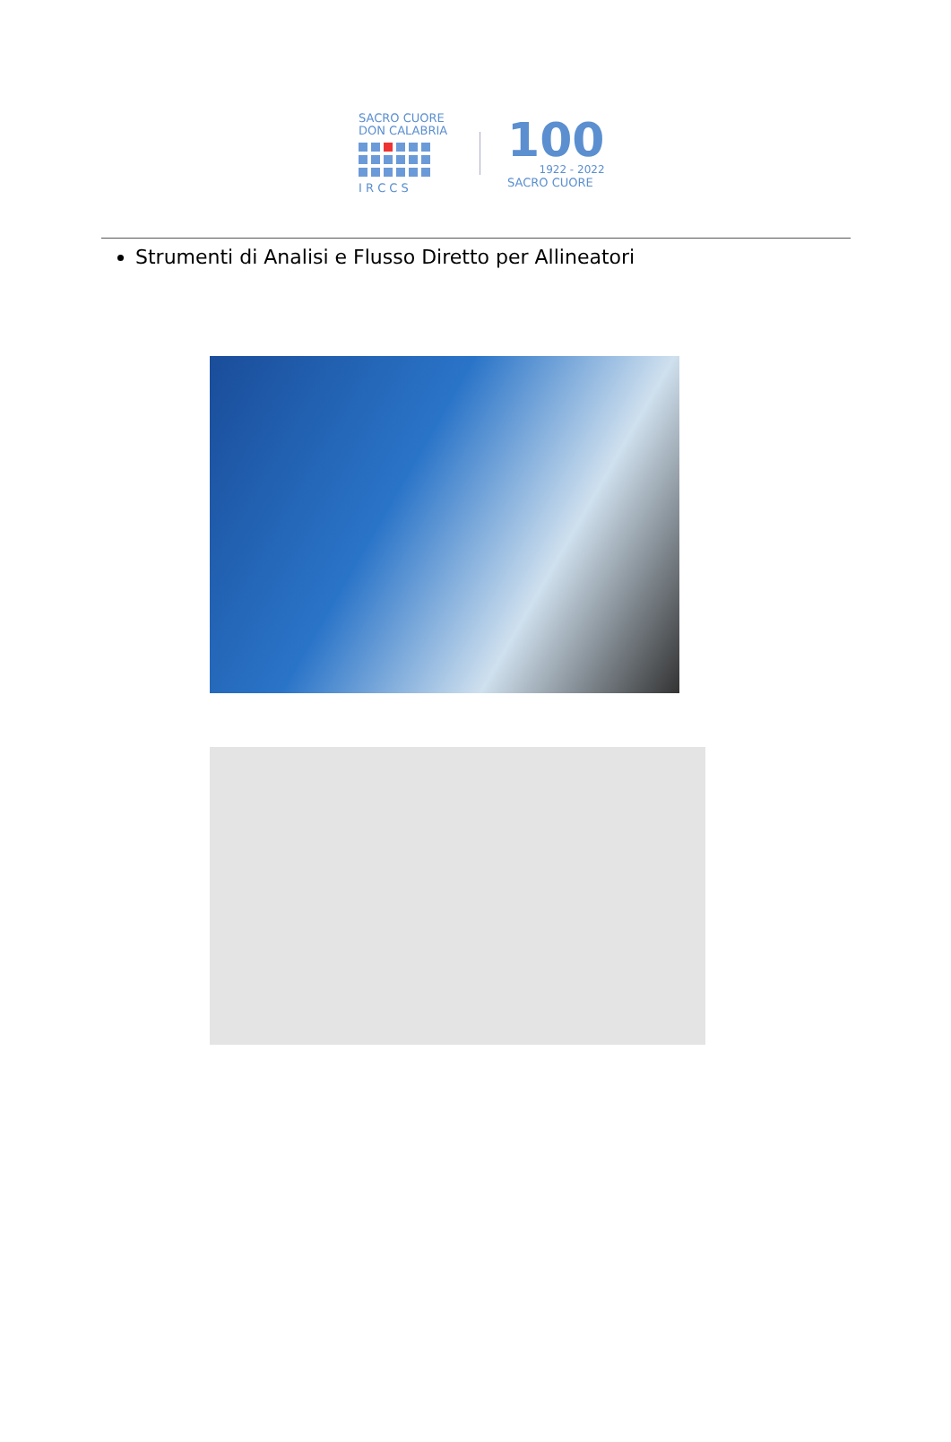SACRO CUORE
DON CALABRIA
I R C C S
100
1922 - 2022
SACRO CUORE
Strumenti di Analisi e Flusso Diretto per Allineatori